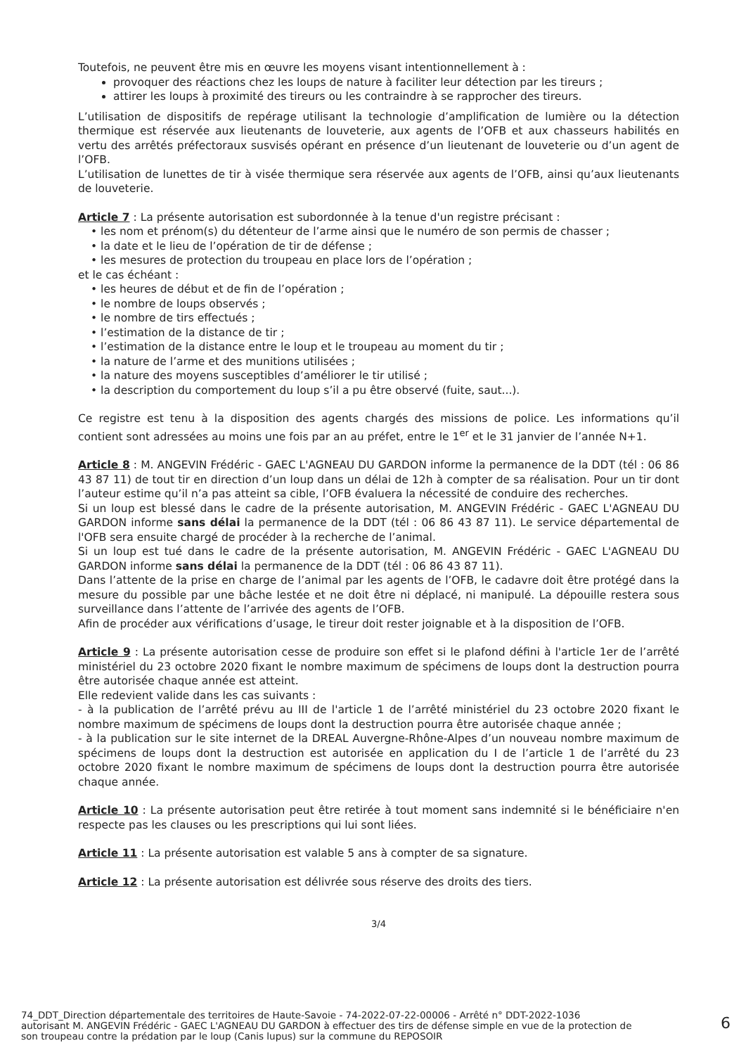Toutefois, ne peuvent être mis en œuvre les moyens visant intentionnellement à :
provoquer des réactions chez les loups de nature à faciliter leur détection par les tireurs ;
attirer les loups à proximité des tireurs ou les contraindre à se rapprocher des tireurs.
L’utilisation de dispositifs de repérage utilisant la technologie d’amplification de lumière ou la détection thermique est réservée aux lieutenants de louveterie, aux agents de l’OFB et aux chasseurs habilités en vertu des arrêtés préfectoraux susvisés opérant en présence d’un lieutenant de louveterie ou d’un agent de l’OFB.
L’utilisation de lunettes de tir à visée thermique sera réservée aux agents de l’OFB, ainsi qu’aux lieutenants de louveterie.
Article 7 : La présente autorisation est subordonnée à la tenue d'un registre précisant :
• les nom et prénom(s) du détenteur de l’arme ainsi que le numéro de son permis de chasser ;
• la date et le lieu de l’opération de tir de défense ;
• les mesures de protection du troupeau en place lors de l’opération ;
et le cas échéant :
• les heures de début et de fin de l’opération ;
• le nombre de loups observés ;
• le nombre de tirs effectués ;
• l’estimation de la distance de tir ;
• l’estimation de la distance entre le loup et le troupeau au moment du tir ;
• la nature de l’arme et des munitions utilisées ;
• la nature des moyens susceptibles d’améliorer le tir utilisé ;
• la description du comportement du loup s’il a pu être observé (fuite, saut...).
Ce registre est tenu à la disposition des agents chargés des missions de police. Les informations qu’il contient sont adressées au moins une fois par an au préfet, entre le 1<sup>er</sup> et le 31 janvier de l’année N+1.
Article 8 : M. ANGEVIN Frédéric - GAEC L'AGNEAU DU GARDON informe la permanence de la DDT (tél : 06 86 43 87 11) de tout tir en direction d’un loup dans un délai de 12h à compter de sa réalisation. Pour un tir dont l’auteur estime qu’il n’a pas atteint sa cible, l’OFB évaluera la nécessité de conduire des recherches.
Si un loup est blessé dans le cadre de la présente autorisation, M. ANGEVIN Frédéric - GAEC L'AGNEAU DU GARDON informe sans délai la permanence de la DDT (tél : 06 86 43 87 11). Le service départemental de l'OFB sera ensuite chargé de procéder à la recherche de l’animal.
Si un loup est tué dans le cadre de la présente autorisation, M. ANGEVIN Frédéric - GAEC L'AGNEAU DU GARDON informe sans délai la permanence de la DDT (tél : 06 86 43 87 11).
Dans l’attente de la prise en charge de l’animal par les agents de l’OFB, le cadavre doit être protégé dans la mesure du possible par une bâche lestée et ne doit être ni déplacé, ni manipulé. La dépouille restera sous surveillance dans l’attente de l’arrivée des agents de l’OFB.
Afin de procéder aux vérifications d’usage, le tireur doit rester joignable et à la disposition de l’OFB.
Article 9 : La présente autorisation cesse de produire son effet si le plafond défini à l'article 1er de l’arrêté ministériel du 23 octobre 2020 fixant le nombre maximum de spécimens de loups dont la destruction pourra être autorisée chaque année est atteint.
Elle redevient valide dans les cas suivants :
- à la publication de l’arrêté prévu au III de l'article 1 de l’arrêté ministériel du 23 octobre 2020 fixant le nombre maximum de spécimens de loups dont la destruction pourra être autorisée chaque année ;
- à la publication sur le site internet de la DREAL Auvergne-Rhône-Alpes d’un nouveau nombre maximum de spécimens de loups dont la destruction est autorisée en application du I de l’article 1 de l’arrêté du 23 octobre 2020 fixant le nombre maximum de spécimens de loups dont la destruction pourra être autorisée chaque année.
Article 10 : La présente autorisation peut être retirée à tout moment sans indemnité si le bénéficiaire n'en respecte pas les clauses ou les prescriptions qui lui sont liées.
Article 11 : La présente autorisation est valable 5 ans à compter de sa signature.
Article 12 : La présente autorisation est délivrée sous réserve des droits des tiers.
3/4
74_DDT_Direction départementale des territoires de Haute-Savoie - 74-2022-07-22-00006 - Arrêté n° DDT-2022-1036
autorisant M. ANGEVIN Frédéric - GAEC L'AGNEAU DU GARDON à effectuer des tirs de défense simple en vue de la protection de
son troupeau contre la prédation par le loup (Canis lupus) sur la commune du REPOSOIR
6